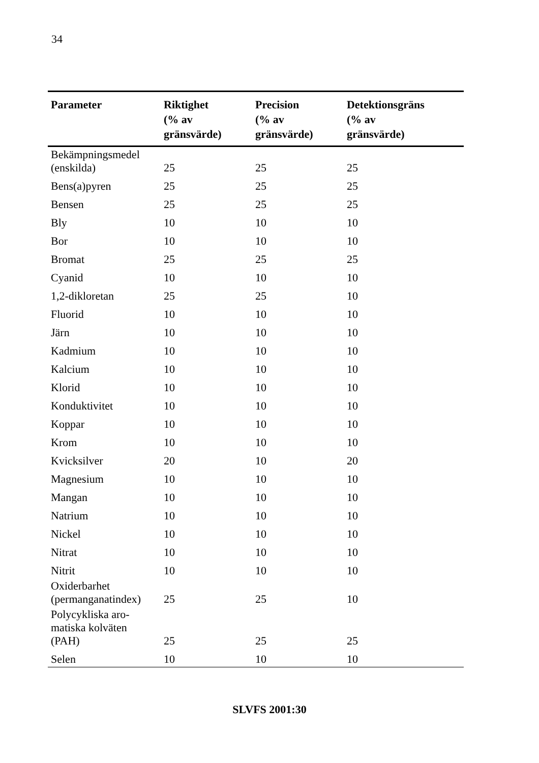34
| Parameter | Riktighet (% av gränsvärde) | Precision (% av gränsvärde) | Detektionsgräns (% av gränsvärde) |
| --- | --- | --- | --- |
| Bekämpningsmedel (enskilda) | 25 | 25 | 25 |
| Bens(a)pyren | 25 | 25 | 25 |
| Bensen | 25 | 25 | 25 |
| Bly | 10 | 10 | 10 |
| Bor | 10 | 10 | 10 |
| Bromat | 25 | 25 | 25 |
| Cyanid | 10 | 10 | 10 |
| 1,2-dikloretan | 25 | 25 | 10 |
| Fluorid | 10 | 10 | 10 |
| Järn | 10 | 10 | 10 |
| Kadmium | 10 | 10 | 10 |
| Kalcium | 10 | 10 | 10 |
| Klorid | 10 | 10 | 10 |
| Konduktivitet | 10 | 10 | 10 |
| Koppar | 10 | 10 | 10 |
| Krom | 10 | 10 | 10 |
| Kvicksilver | 20 | 10 | 20 |
| Magnesium | 10 | 10 | 10 |
| Mangan | 10 | 10 | 10 |
| Natrium | 10 | 10 | 10 |
| Nickel | 10 | 10 | 10 |
| Nitrat | 10 | 10 | 10 |
| Nitrit | 10 | 10 | 10 |
| Oxiderbarhet (permanganatindex) | 25 | 25 | 10 |
| Polycykliska aro- matiska kolväten (PAH) | 25 | 25 | 25 |
| Selen | 10 | 10 | 10 |
SLVFS 2001:30